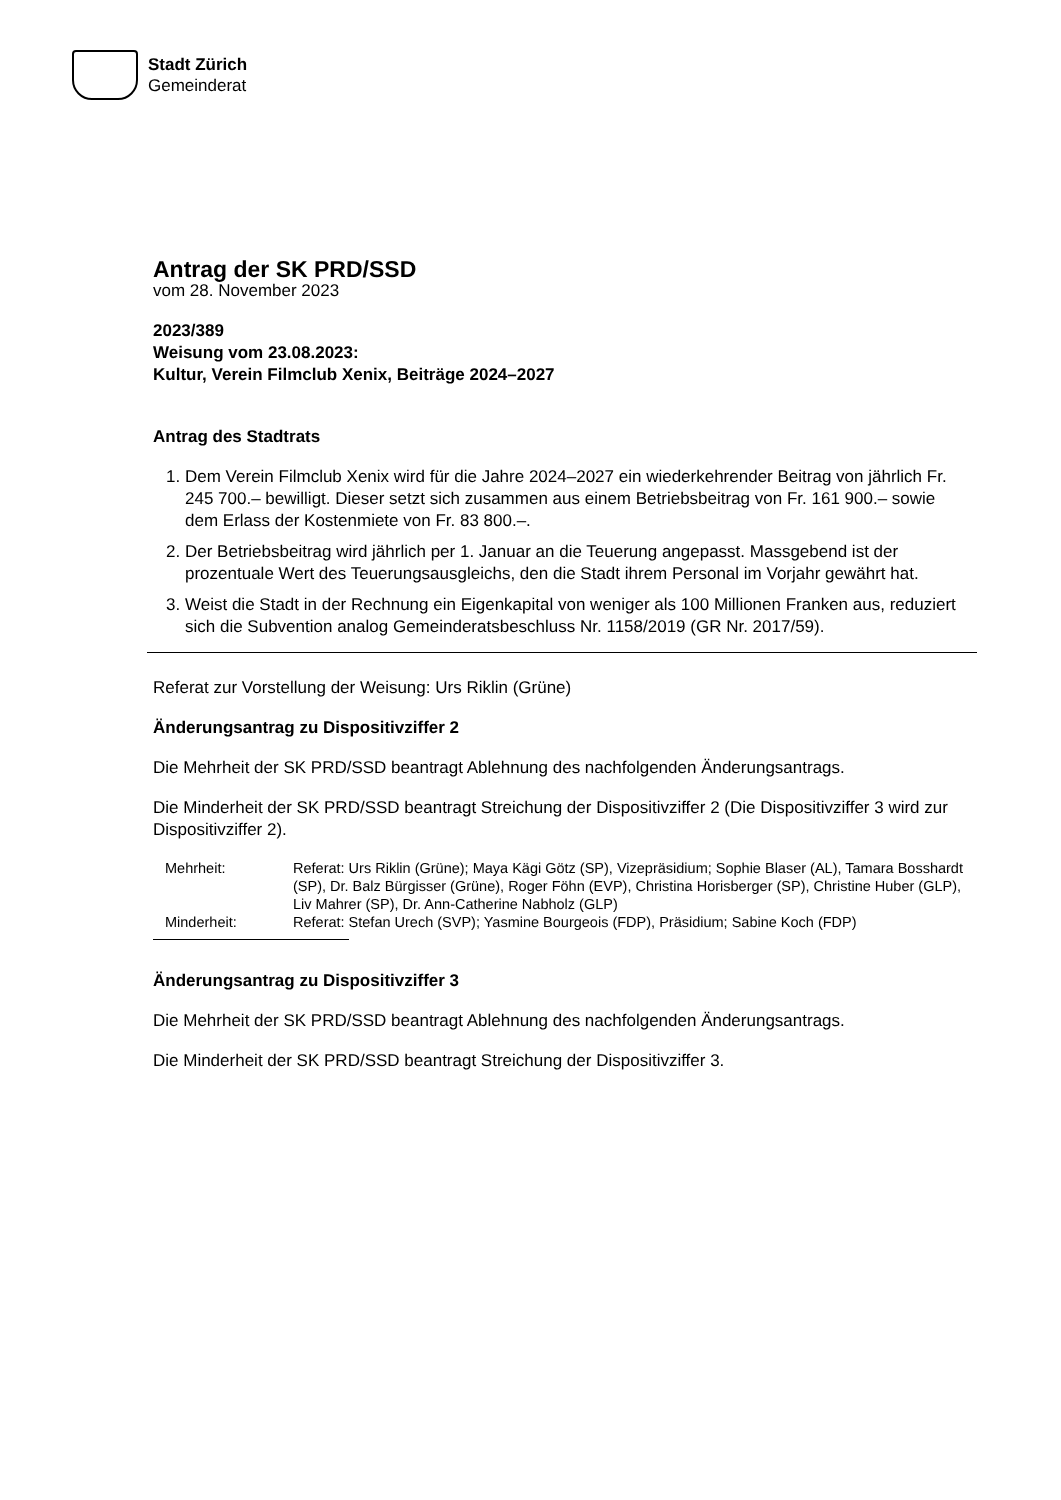Stadt Zürich
Gemeinderat
Antrag der SK PRD/SSD
vom 28. November 2023
2023/389
Weisung vom 23.08.2023:
Kultur, Verein Filmclub Xenix, Beiträge 2024–2027
Antrag des Stadtrats
1. Dem Verein Filmclub Xenix wird für die Jahre 2024–2027 ein wiederkehrender Beitrag von jährlich Fr. 245 700.– bewilligt. Dieser setzt sich zusammen aus einem Betriebsbeitrag von Fr. 161 900.– sowie dem Erlass der Kostenmiete von Fr. 83 800.–.
2. Der Betriebsbeitrag wird jährlich per 1. Januar an die Teuerung angepasst. Massgebend ist der prozentuale Wert des Teuerungsausgleichs, den die Stadt ihrem Personal im Vorjahr gewährt hat.
3. Weist die Stadt in der Rechnung ein Eigenkapital von weniger als 100 Millionen Franken aus, reduziert sich die Subvention analog Gemeinderatsbeschluss Nr. 1158/2019 (GR Nr. 2017/59).
Referat zur Vorstellung der Weisung: Urs Riklin (Grüne)
Änderungsantrag zu Dispositivziffer 2
Die Mehrheit der SK PRD/SSD beantragt Ablehnung des nachfolgenden Änderungsantrags.
Die Minderheit der SK PRD/SSD beantragt Streichung der Dispositivziffer 2 (Die Dispositivziffer 3 wird zur Dispositivziffer 2).
| Mehrheit: | Referat: Urs Riklin (Grüne); Maya Kägi Götz (SP), Vizepräsidium; Sophie Blaser (AL), Tamara Bosshardt (SP), Dr. Balz Bürgisser (Grüne), Roger Föhn (EVP), Christina Horisberger (SP), Christine Huber (GLP), Liv Mahrer (SP), Dr. Ann-Catherine Nabholz (GLP) |
| Minderheit: | Referat: Stefan Urech (SVP); Yasmine Bourgeois (FDP), Präsidium; Sabine Koch (FDP) |
Änderungsantrag zu Dispositivziffer 3
Die Mehrheit der SK PRD/SSD beantragt Ablehnung des nachfolgenden Änderungsantrags.
Die Minderheit der SK PRD/SSD beantragt Streichung der Dispositivziffer 3.